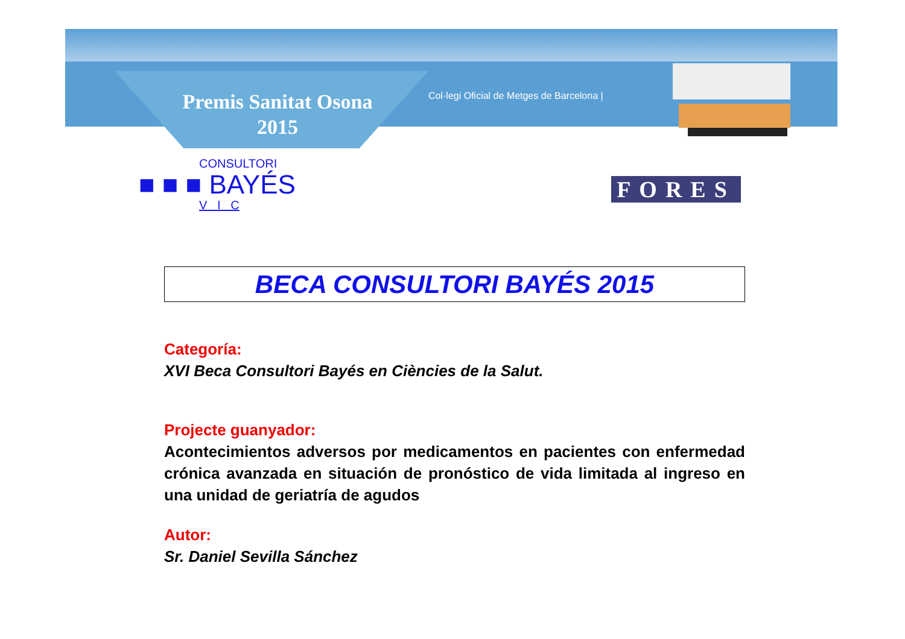Premis Sanitat Osona
2015
Col·legi Oficial de Metges de Barcelona |
CONSULTORI
■ ■ ■ BAYÉS
V I C
FORES
BECA CONSULTORI BAYÉS 2015
Categoría:
XVI Beca Consultori Bayés en Ciències de la Salut.
Projecte guanyador:
Acontecimientos adversos por medicamentos en pacientes con enfermedad crónica avanzada en situación de pronóstico de vida limitada al ingreso en una unidad de geriatría de agudos
Autor:
Sr. Daniel Sevilla Sánchez